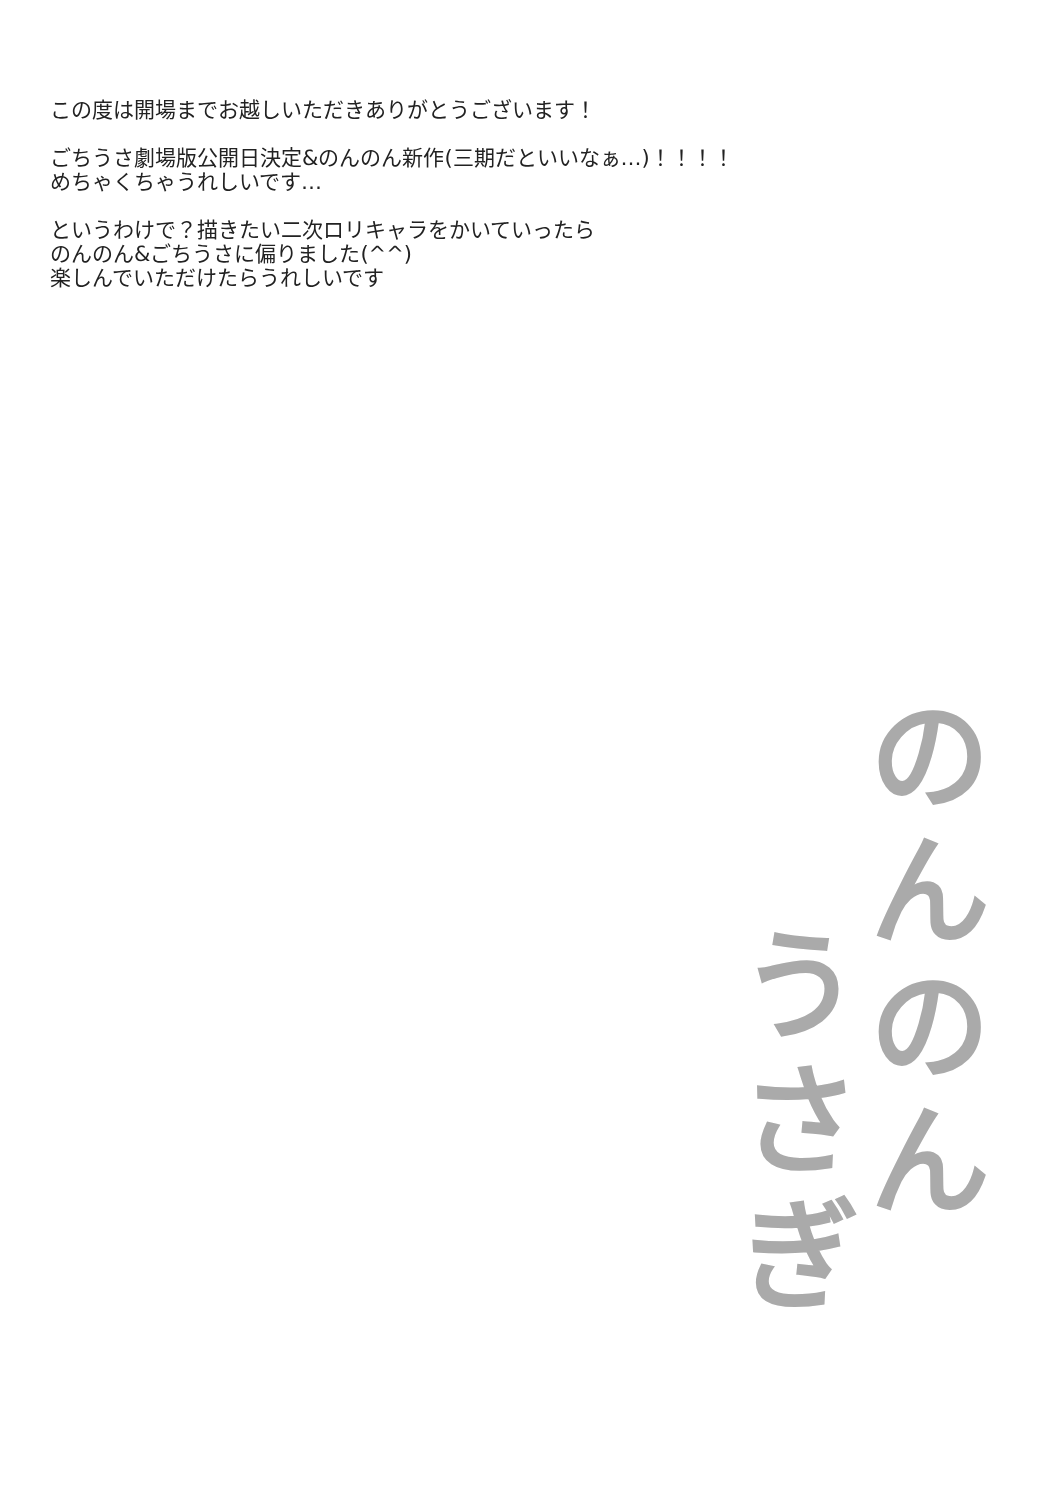この度は開場までお越しいただきありがとうございます！
ごちうさ劇場版公開日決定&のんのん新作(三期だといいなぁ…)！！！！
めちゃくちゃうれしいです…
というわけで？描きたい二次ロリキャラをかいていったら
のんのん&ごちうさに偏りました(^^)
楽しんでいただけたらうれしいです
のんのん
うさぎ